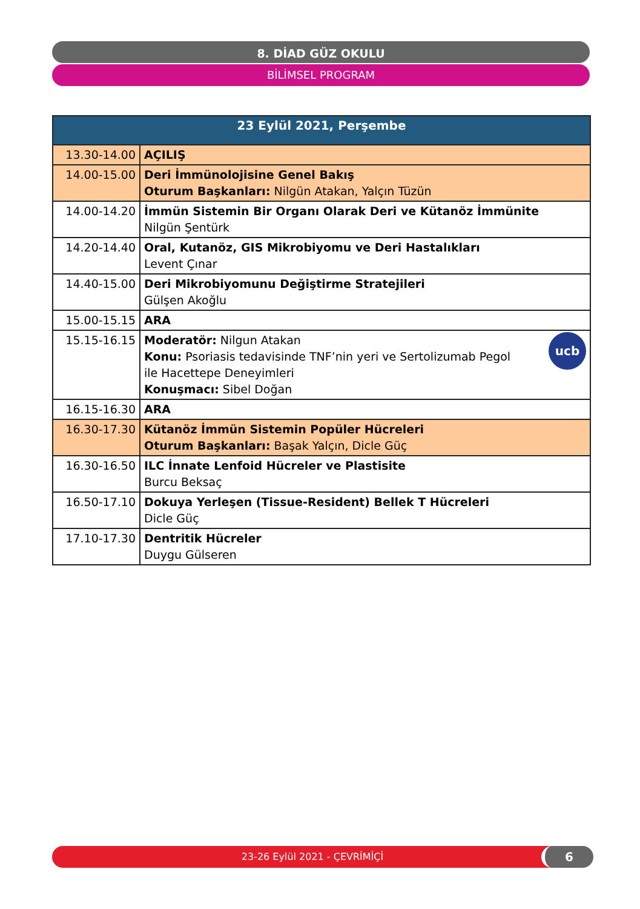8. DİAD GÜZ OKULU
BİLİMSEL PROGRAM
| 23 Eylül 2021, Perşembe | |
| --- | --- |
| 13.30-14.00 | AÇILIŞ |
| 14.00-15.00 | Deri İmmünolojisine Genel Bakış Oturum Başkanları: Nilgün Atakan, Yalçın Tüzün |
| 14.00-14.20 | İmmün Sistemin Bir Organı Olarak Deri ve Kütanöz İmmünite Nilgün Şentürk |
| 14.20-14.40 | Oral, Kutanöz, GIS Mikrobiyomu ve Deri Hastalıkları Levent Çınar |
| 14.40-15.00 | Deri Mikrobiyomunu Değiştirme Stratejileri Gülşen Akoğlu |
| 15.00-15.15 | ARA |
| 15.15-16.15 | ucb Moderatör: Nilgun Atakan Konu: Psoriasis tedavisinde TNF’nin yeri ve Sertolizumab Pegol ile Hacettepe Deneyimleri Konuşmacı: Sibel Doğan |
| 16.15-16.30 | ARA |
| 16.30-17.30 | Kütanöz İmmün Sistemin Popüler Hücreleri Oturum Başkanları: Başak Yalçın, Dicle Güç |
| 16.30-16.50 | ILC İnnate Lenfoid Hücreler ve Plastisite Burcu Beksaç |
| 16.50-17.10 | Dokuya Yerleşen (Tissue-Resident) Bellek T Hücreleri Dicle Güç |
| 17.10-17.30 | Dentritik Hücreler Duygu Gülseren |
23-26 Eylül 2021 - ÇEVRİMİÇİ 6